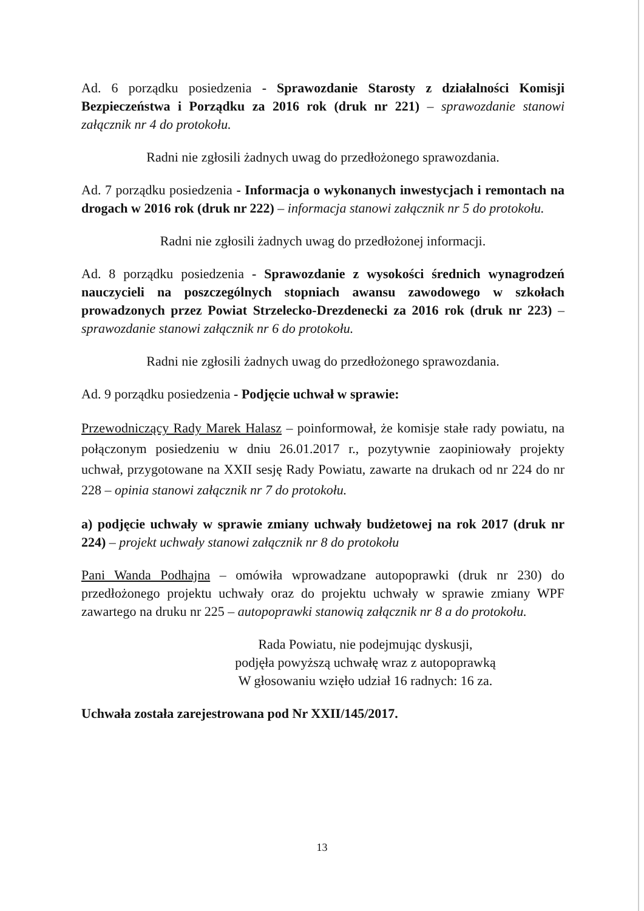Ad. 6 porządku posiedzenia - Sprawozdanie Starosty z działalności Komisji Bezpieczeństwa i Porządku za 2016 rok (druk nr 221) – sprawozdanie stanowi załącznik nr 4 do protokołu.
Radni nie zgłosili żadnych uwag do przedłożonego sprawozdania.
Ad. 7 porządku posiedzenia - Informacja o wykonanych inwestycjach i remontach na drogach w 2016 rok (druk nr 222) – informacja stanowi załącznik nr 5 do protokołu.
Radni nie zgłosili żadnych uwag do przedłożonej informacji.
Ad. 8 porządku posiedzenia - Sprawozdanie z wysokości średnich wynagrodzeń nauczycieli na poszczególnych stopniach awansu zawodowego w szkołach prowadzonych przez Powiat Strzelecko-Drezdenecki za 2016 rok (druk nr 223) – sprawozdanie stanowi załącznik nr 6 do protokołu.
Radni nie zgłosili żadnych uwag do przedłożonego sprawozdania.
Ad. 9 porządku posiedzenia - Podjęcie uchwał w sprawie:
Przewodniczący Rady Marek Halasz – poinformował, że komisje stałe rady powiatu, na połączonym posiedzeniu w dniu 26.01.2017 r., pozytywnie zaopiniowały projekty uchwał, przygotowane na XXII sesję Rady Powiatu, zawarte na drukach od nr 224 do nr 228 – opinia stanowi załącznik nr 7 do protokołu.
a) podjęcie uchwały w sprawie zmiany uchwały budżetowej na rok 2017 (druk nr 224) – projekt uchwały stanowi załącznik nr 8 do protokołu
Pani Wanda Podhajna – omówiła wprowadzane autopoprawki (druk nr 230) do przedłożonego projektu uchwały oraz do projektu uchwały w sprawie zmiany WPF zawartego na druku nr 225 – autopoprawki stanowią załącznik nr 8 a do protokołu.
Rada Powiatu, nie podejmując dyskusji,
podjęła powyższą uchwałę wraz z autopoprawką
W głosowaniu wzięło udział 16 radnych: 16 za.
Uchwała została zarejestrowana pod Nr XXII/145/2017.
13